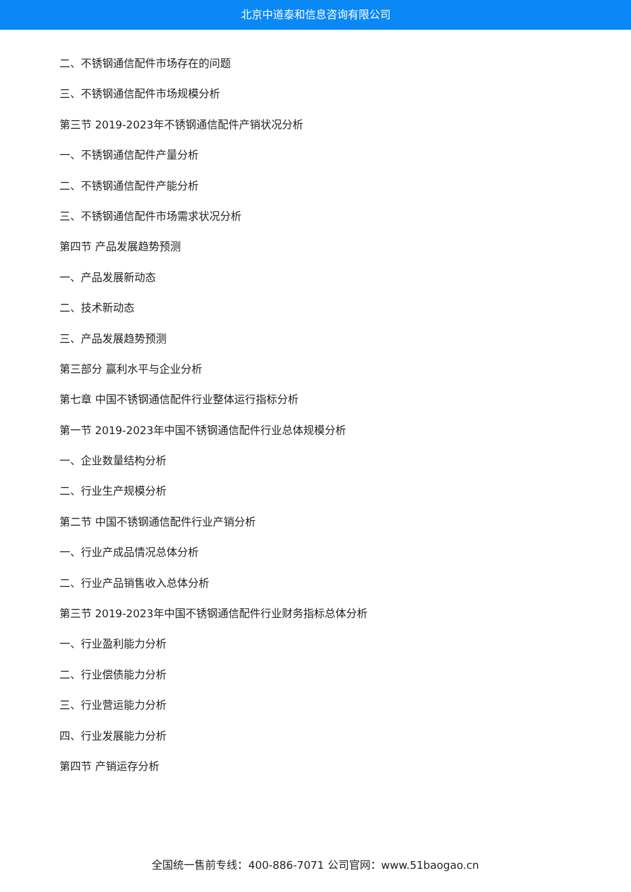北京中道泰和信息咨询有限公司
二、不锈钢通信配件市场存在的问题
三、不锈钢通信配件市场规模分析
第三节 2019-2023年不锈钢通信配件产销状况分析
一、不锈钢通信配件产量分析
二、不锈钢通信配件产能分析
三、不锈钢通信配件市场需求状况分析
第四节 产品发展趋势预测
一、产品发展新动态
二、技术新动态
三、产品发展趋势预测
第三部分 赢利水平与企业分析
第七章 中国不锈钢通信配件行业整体运行指标分析
第一节 2019-2023年中国不锈钢通信配件行业总体规模分析
一、企业数量结构分析
二、行业生产规模分析
第二节 中国不锈钢通信配件行业产销分析
一、行业产成品情况总体分析
二、行业产品销售收入总体分析
第三节 2019-2023年中国不锈钢通信配件行业财务指标总体分析
一、行业盈利能力分析
二、行业偿债能力分析
三、行业营运能力分析
四、行业发展能力分析
第四节 产销运存分析
全国统一售前专线：400-886-7071 公司官网：www.51baogao.cn